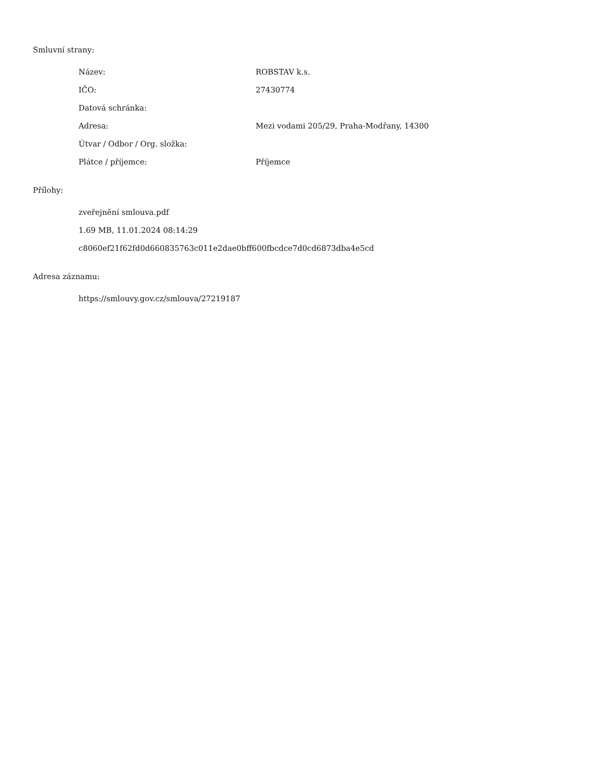Smluvní strany:
| Název: | ROBSTAV k.s. |
| IČO: | 27430774 |
| Datová schránka: | |
| Adresa: | Mezi vodami 205/29, Praha-Modřany, 14300 |
| Útvar / Odbor / Org. složka: | |
| Plátce / příjemce: | Příjemce |
Přílohy:
zveřejnění smlouva.pdf
1.69 MB, 11.01.2024 08:14:29
c8060ef21f62fd0d660835763c011e2dae0bff600fbcdce7d0cd6873dba4e5cd
Adresa záznamu:
https://smlouvy.gov.cz/smlouva/27219187